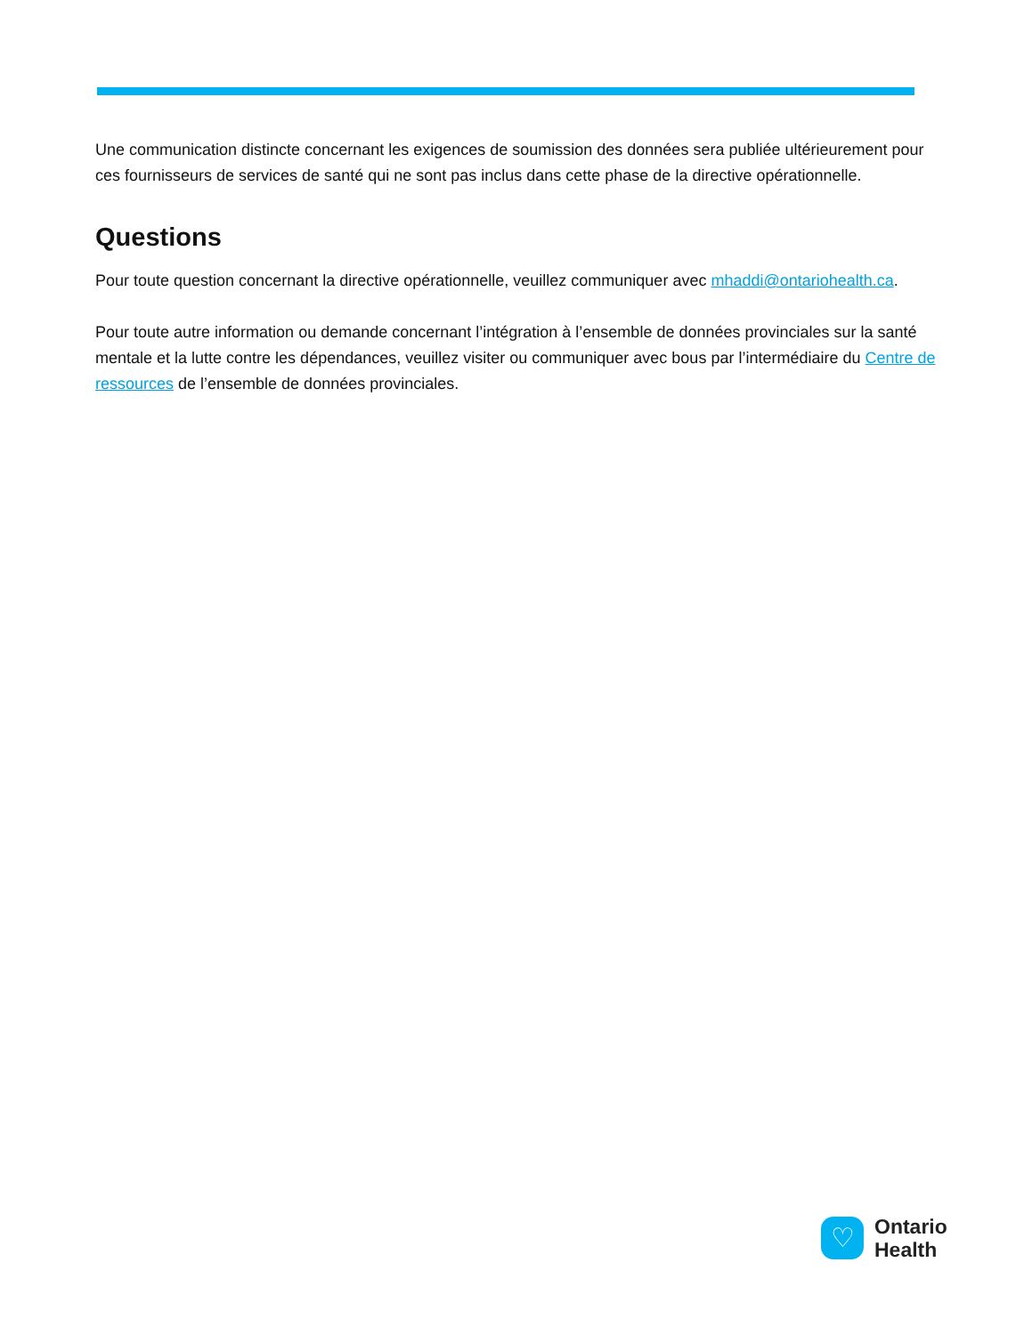Une communication distincte concernant les exigences de soumission des données sera publiée ultérieurement pour ces fournisseurs de services de santé qui ne sont pas inclus dans cette phase de la directive opérationnelle.
Questions
Pour toute question concernant la directive opérationnelle, veuillez communiquer avec mhaddi@ontariohealth.ca.
Pour toute autre information ou demande concernant l’intégration à l’ensemble de données provinciales sur la santé mentale et la lutte contre les dépendances, veuillez visiter ou communiquer avec bous par l’intermédiaire du Centre de ressources de l’ensemble de données provinciales.
♡
Ontario
Health